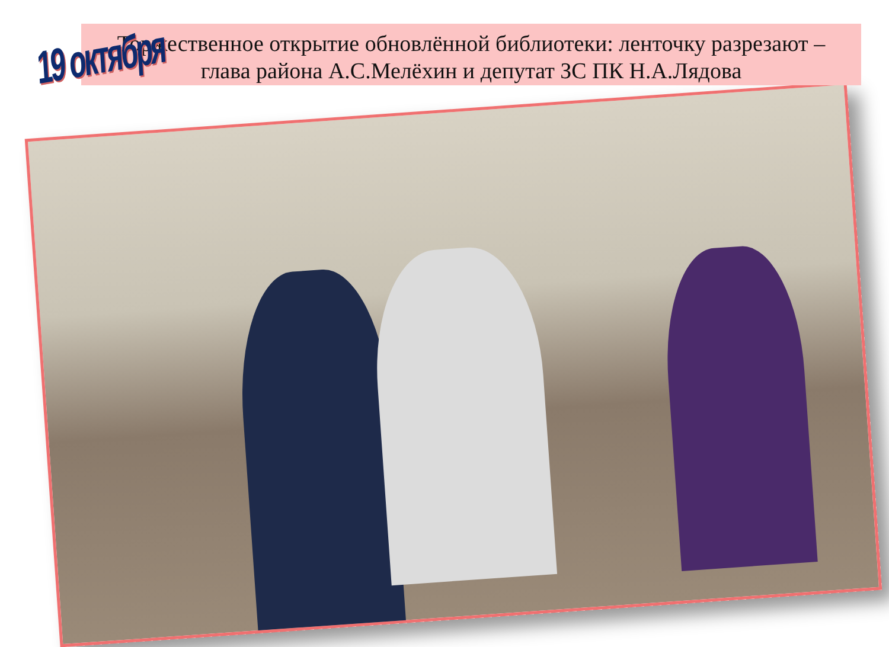Торжественное открытие обновлённой библиотеки: ленточку разрезают –
глава района А.С.Мелёхин и депутат ЗС ПК Н.А.Лядова
19 октября